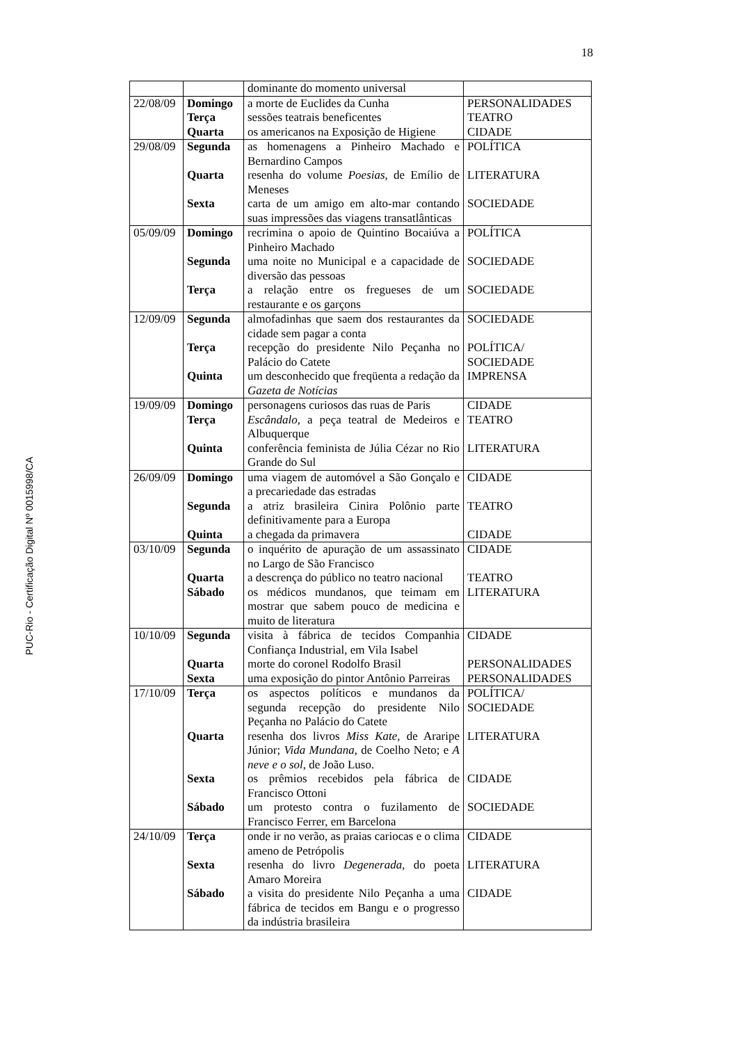18
PUC-Rio - Certificação Digital Nº 0015998/CA
| | | dominante do momento universal | |
| 22/08/09 | Domingo Terça Quarta | a morte de Euclides da Cunha sessões teatrais beneficentes os americanos na Exposição de Higiene | PERSONALIDADES TEATRO CIDADE |
| 29/08/09 | Segunda Quarta Sexta | as homenagens a Pinheiro Machado e Bernardino Campos resenha do volume Poesias , de Emílio de Meneses carta de um amigo em alto-mar contando suas impressões das viagens transatlânticas | POLÍTICA LITERATURA SOCIEDADE |
| 05/09/09 | Domingo Segunda Terça | recrimina o apoio de Quintino Bocaiúva a Pinheiro Machado uma noite no Municipal e a capacidade de diversão das pessoas a relação entre os fregueses de um restaurante e os garçons | POLÍTICA SOCIEDADE SOCIEDADE |
| 12/09/09 | Segunda Terça Quinta | almofadinhas que saem dos restaurantes da cidade sem pagar a conta recepção do presidente Nilo Peçanha no Palácio do Catete um desconhecido que freqüenta a redação da Gazeta de Notícias | SOCIEDADE POLÍTICA/ SOCIEDADE IMPRENSA |
| 19/09/09 | Domingo Terça Quinta | personagens curiosos das ruas de Paris Escândalo , a peça teatral de Medeiros e Albuquerque conferência feminista de Júlia Cézar no Rio Grande do Sul | CIDADE TEATRO LITERATURA |
| 26/09/09 | Domingo Segunda Quinta | uma viagem de automóvel a São Gonçalo e a precariedade das estradas a atriz brasileira Cinira Polônio parte definitivamente para a Europa a chegada da primavera | CIDADE TEATRO CIDADE |
| 03/10/09 | Segunda Quarta Sábado | o inquérito de apuração de um assassinato no Largo de São Francisco a descrença do público no teatro nacional os médicos mundanos, que teimam em mostrar que sabem pouco de medicina e muito de literatura | CIDADE TEATRO LITERATURA |
| 10/10/09 | Segunda Quarta Sexta | visita à fábrica de tecidos Companhia Confiança Industrial, em Vila Isabel morte do coronel Rodolfo Brasil uma exposição do pintor Antônio Parreiras | CIDADE PERSONALIDADES PERSONALIDADES |
| 17/10/09 | Terça Quarta Sexta Sábado | os aspectos políticos e mundanos da segunda recepção do presidente Nilo Peçanha no Palácio do Catete resenha dos livros Miss Kate , de Araripe Júnior; Vida Mundana , de Coelho Neto; e A neve e o sol , de João Luso. os prêmios recebidos pela fábrica de Francisco Ottoni um protesto contra o fuzilamento de Francisco Ferrer, em Barcelona | POLÍTICA/ SOCIEDADE LITERATURA CIDADE SOCIEDADE |
| 24/10/09 | Terça Sexta Sábado | onde ir no verão, as praias cariocas e o clima ameno de Petrópolis resenha do livro Degenerada , do poeta Amaro Moreira a visita do presidente Nilo Peçanha a uma fábrica de tecidos em Bangu e o progresso da indústria brasileira | CIDADE LITERATURA CIDADE |